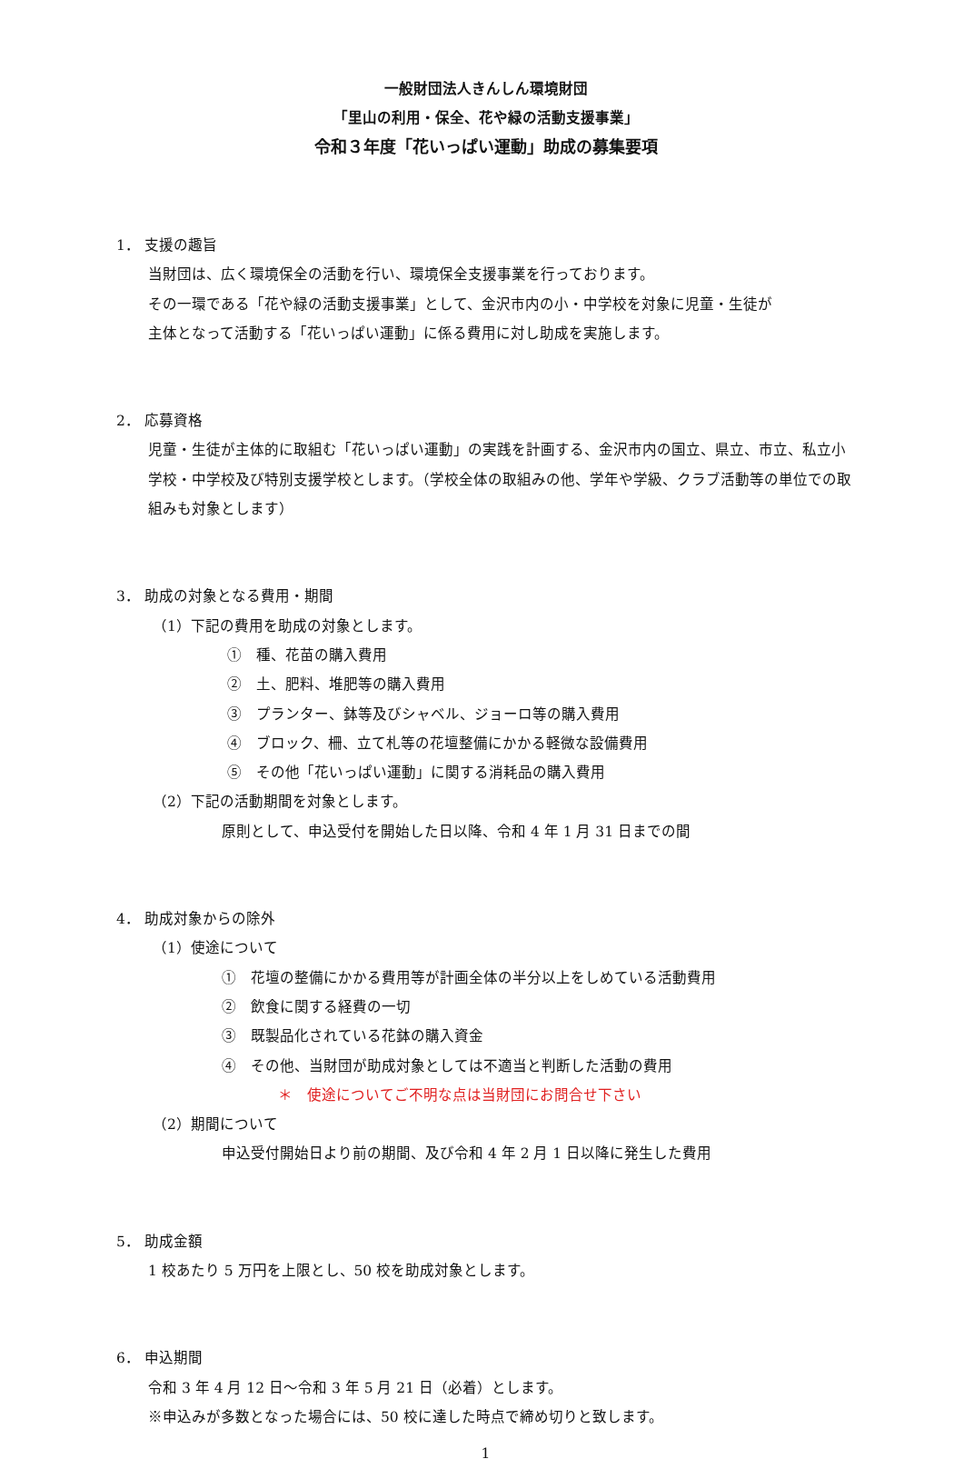一般財団法人きんしん環境財団
「里山の利用・保全、花や緑の活動支援事業」
令和３年度「花いっぱい運動」助成の募集要項
1． 支援の趣旨
当財団は、広く環境保全の活動を行い、環境保全支援事業を行っております。
その一環である「花や緑の活動支援事業」として、金沢市内の小・中学校を対象に児童・生徒が
主体となって活動する「花いっぱい運動」に係る費用に対し助成を実施します。
2． 応募資格
児童・生徒が主体的に取組む「花いっぱい運動」の実践を計画する、金沢市内の国立、県立、市立、私立小学校・中学校及び特別支援学校とします。（学校全体の取組みの他、学年や学級、クラブ活動等の単位での取組みも対象とします）
3． 助成の対象となる費用・期間
（1）下記の費用を助成の対象とします。
①　種、花苗の購入費用
②　土、肥料、堆肥等の購入費用
③　プランター、鉢等及びシャベル、ジョーロ等の購入費用
④　ブロック、柵、立て札等の花壇整備にかかる軽微な設備費用
⑤　その他「花いっぱい運動」に関する消耗品の購入費用
（2）下記の活動期間を対象とします。
原則として、申込受付を開始した日以降、令和 4 年 1 月 31 日までの間
4． 助成対象からの除外
（1）使途について
①　花壇の整備にかかる費用等が計画全体の半分以上をしめている活動費用
②　飲食に関する経費の一切
③　既製品化されている花鉢の購入資金
④　その他、当財団が助成対象としては不適当と判断した活動の費用
＊　使途についてご不明な点は当財団にお問合せ下さい
（2）期間について
申込受付開始日より前の期間、及び令和 4 年 2 月 1 日以降に発生した費用
5． 助成金額
1 校あたり 5 万円を上限とし、50 校を助成対象とします。
6． 申込期間
令和 3 年 4 月 12 日～令和 3 年 5 月 21 日（必着）とします。
※申込みが多数となった場合には、50 校に達した時点で締め切りと致します。
1